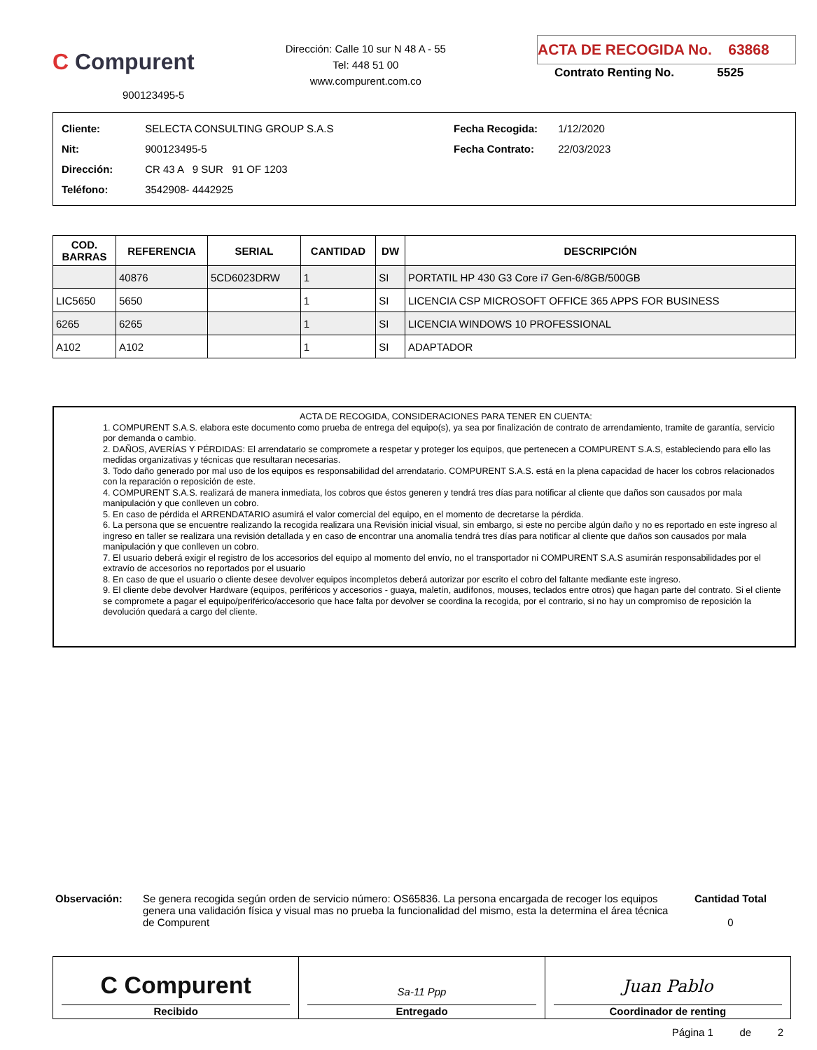C Compurent
900123495-5
Dirección: Calle 10 sur N 48 A - 55
Tel: 448 51 00
www.compurent.com.co
ACTA DE RECOGIDA No. 63868
Contrato Renting No. 5525
Cliente: SELECTA CONSULTING GROUP S.A.S
Nit: 900123495-5
Dirección: CR 43 A 9 SUR 91 OF 1203
Teléfono: 3542908- 4442925
Fecha Recogida: 1/12/2020
Fecha Contrato: 22/03/2023
| COD. BARRAS | REFERENCIA | SERIAL | CANTIDAD | DW | DESCRIPCIÓN |
| --- | --- | --- | --- | --- | --- |
| | 40876 | 5CD6023DRW | 1 | SI | PORTATIL HP 430 G3 Core i7 Gen-6/8GB/500GB |
| LIC5650 | 5650 | | 1 | SI | LICENCIA CSP MICROSOFT OFFICE 365 APPS FOR BUSINESS |
| 6265 | 6265 | | 1 | SI | LICENCIA WINDOWS 10 PROFESSIONAL |
| A102 | A102 | | 1 | SI | ADAPTADOR |
ACTA DE RECOGIDA, CONSIDERACIONES PARA TENER EN CUENTA:
1. COMPURENT S.A.S. elabora este documento como prueba de entrega del equipo(s), ya sea por finalización de contrato de arrendamiento, tramite de garantía, servicio por demanda o cambio.
2. DAÑOS, AVERÍAS Y PÉRDIDAS: El arrendatario se compromete a respetar y proteger los equipos, que pertenecen a COMPURENT S.A.S, estableciendo para ello las medidas organizativas y técnicas que resultaran necesarias.
3. Todo daño generado por mal uso de los equipos es responsabilidad del arrendatario. COMPURENT S.A.S. está en la plena capacidad de hacer los cobros relacionados con la reparación o reposición de este.
4. COMPURENT S.A.S. realizará de manera inmediata, los cobros que éstos generen y tendrá tres días para notificar al cliente que daños son causados por mala manipulación y que conlleven un cobro.
5. En caso de pérdida el ARRENDATARIO asumirá el valor comercial del equipo, en el momento de decretarse la pérdida.
6. La persona que se encuentre realizando la recogida realizara una Revisión inicial visual, sin embargo, si este no percibe algún daño y no es reportado en este ingreso al ingreso en taller se realizara una revisión detallada y en caso de encontrar una anomalía tendrá tres días para notificar al cliente que daños son causados por mala manipulación y que conlleven un cobro.
7. El usuario deberá exigir el registro de los accesorios del equipo al momento del envío, no el transportador ni COMPURENT S.A.S asumirán responsabilidades por el extravío de accesorios no reportados por el usuario
8. En caso de que el usuario o cliente desee devolver equipos incompletos deberá autorizar por escrito el cobro del faltante mediante este ingreso.
9. El cliente debe devolver Hardware (equipos, periféricos y accesorios - guaya, maletín, audífonos, mouses, teclados entre otros) que hagan parte del contrato. Si el cliente se compromete a pagar el equipo/periférico/accesorio que hace falta por devolver se coordina la recogida, por el contrario, si no hay un compromiso de reposición la devolución quedará a cargo del cliente.
Observación: Se genera recogida según orden de servicio número: OS65836. La persona encargada de recoger los equipos genera una validación física y visual mas no prueba la funcionalidad del mismo, esta la determina el área técnica de Compurent
Cantidad Total
0
C Compurent
Recibido
Sa-11 Ppp
Entregado
Juan Pablo
Coordinador de renting
Página 1 de 2